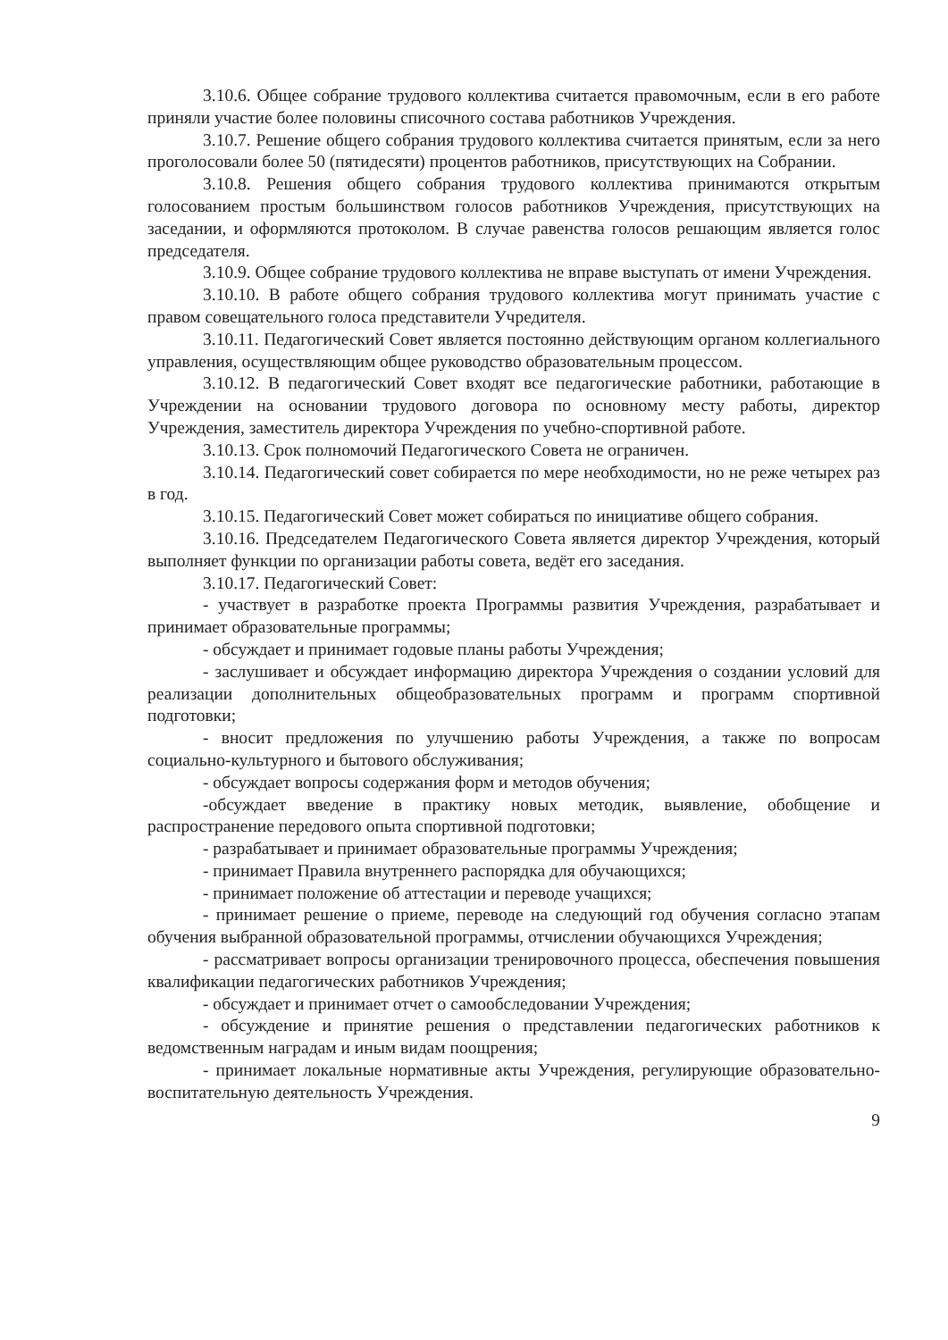3.10.6. Общее собрание трудового коллектива считается правомочным, если в его работе приняли участие более половины списочного состава работников Учреждения.
3.10.7. Решение общего собрания трудового коллектива считается принятым, если за него проголосовали более 50 (пятидесяти) процентов работников, присутствующих на Собрании.
3.10.8. Решения общего собрания трудового коллектива принимаются открытым голосованием простым большинством голосов работников Учреждения, присутствующих на заседании, и оформляются протоколом. В случае равенства голосов решающим является голос председателя.
3.10.9. Общее собрание трудового коллектива не вправе выступать от имени Учреждения.
3.10.10. В работе общего собрания трудового коллектива могут принимать участие с правом совещательного голоса представители Учредителя.
3.10.11. Педагогический Совет является постоянно действующим органом коллегиального управления, осуществляющим общее руководство образовательным процессом.
3.10.12. В педагогический Совет входят все педагогические работники, работающие в Учреждении на основании трудового договора по основному месту работы, директор Учреждения, заместитель директора Учреждения по учебно-спортивной работе.
3.10.13. Срок полномочий Педагогического Совета не ограничен.
3.10.14. Педагогический совет собирается по мере необходимости, но не реже четырех раз в год.
3.10.15. Педагогический Совет может собираться по инициативе общего собрания.
3.10.16. Председателем Педагогического Совета является директор Учреждения, который выполняет функции по организации работы совета, ведёт его заседания.
3.10.17. Педагогический Совет:
- участвует в разработке проекта Программы развития Учреждения, разрабатывает и принимает образовательные программы;
- обсуждает и принимает годовые планы работы Учреждения;
- заслушивает и обсуждает информацию директора Учреждения о создании условий для реализации дополнительных общеобразовательных программ и программ спортивной подготовки;
- вносит предложения по улучшению работы Учреждения, а также по вопросам социально-культурного и бытового обслуживания;
- обсуждает вопросы содержания форм и методов обучения;
-обсуждает введение в практику новых методик, выявление, обобщение и распространение передового опыта спортивной подготовки;
- разрабатывает и принимает образовательные программы Учреждения;
- принимает Правила внутреннего распорядка для обучающихся;
- принимает положение об аттестации и переводе учащихся;
- принимает решение о приеме, переводе на следующий год обучения согласно этапам обучения выбранной образовательной программы, отчислении обучающихся Учреждения;
- рассматривает вопросы организации тренировочного процесса, обеспечения повышения квалификации педагогических работников Учреждения;
- обсуждает и принимает отчет о самообследовании Учреждения;
- обсуждение и принятие решения о представлении педагогических работников к ведомственным наградам и иным видам поощрения;
- принимает локальные нормативные акты Учреждения, регулирующие образовательно-воспитательную деятельность Учреждения.
9